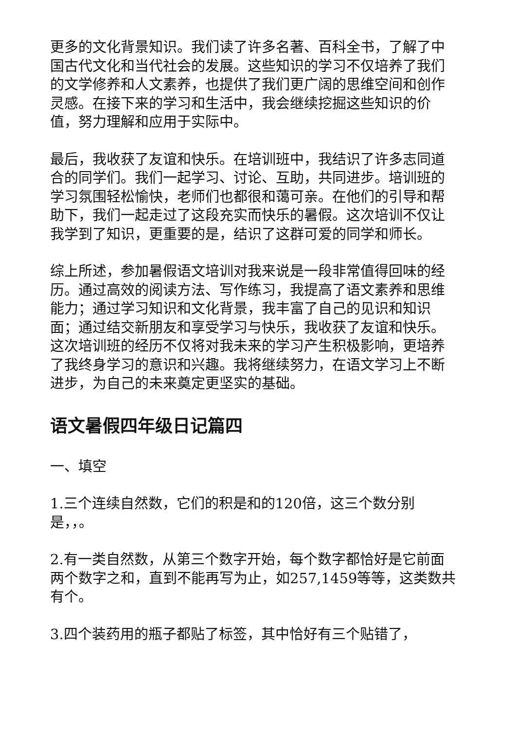更多的文化背景知识。我们读了许多名著、百科全书，了解了中国古代文化和当代社会的发展。这些知识的学习不仅培养了我们的文学修养和人文素养，也提供了我们更广阔的思维空间和创作灵感。在接下来的学习和生活中，我会继续挖掘这些知识的价值，努力理解和应用于实际中。
最后，我收获了友谊和快乐。在培训班中，我结识了许多志同道合的同学们。我们一起学习、讨论、互助，共同进步。培训班的学习氛围轻松愉快，老师们也都很和蔼可亲。在他们的引导和帮助下，我们一起走过了这段充实而快乐的暑假。这次培训不仅让我学到了知识，更重要的是，结识了这群可爱的同学和师长。
综上所述，参加暑假语文培训对我来说是一段非常值得回味的经历。通过高效的阅读方法、写作练习，我提高了语文素养和思维能力；通过学习知识和文化背景，我丰富了自己的见识和知识面；通过结交新朋友和享受学习与快乐，我收获了友谊和快乐。这次培训班的经历不仅将对我未来的学习产生积极影响，更培养了我终身学习的意识和兴趣。我将继续努力，在语文学习上不断进步，为自己的未来奠定更坚实的基础。
语文暑假四年级日记篇四
一、填空
1.三个连续自然数，它们的积是和的120倍，这三个数分别是，，。
2.有一类自然数，从第三个数字开始，每个数字都恰好是它前面两个数字之和，直到不能再写为止，如257,1459等等，这类数共有个。
3.四个装药用的瓶子都贴了标签，其中恰好有三个贴错了，